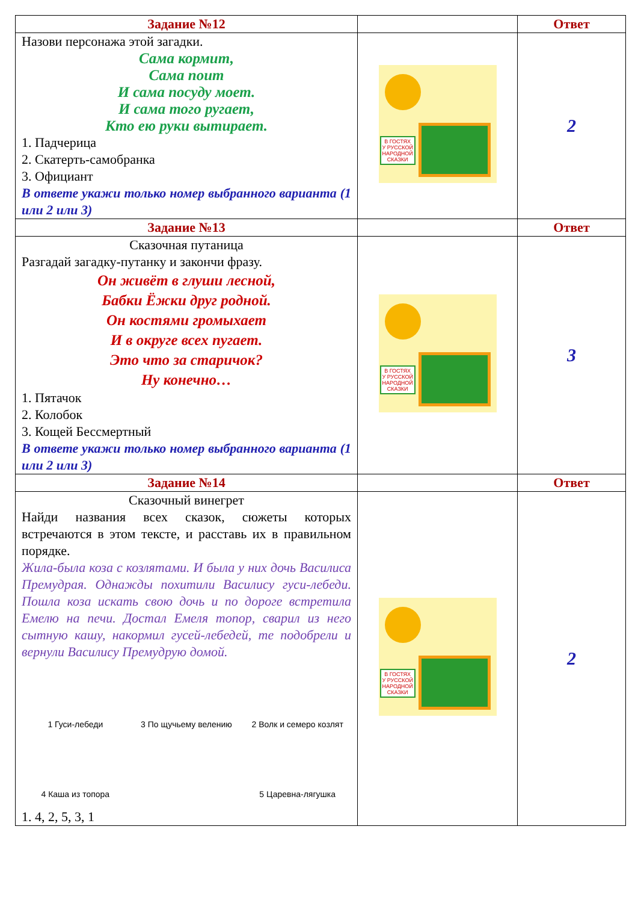| Задание №12 | | Ответ |
| Назови персонажа этой загадки. Сама кормит, Сама поит И сама посуду моет. И сама того ругает, Кто ею руки вытирает. 1. Падчерица 2. Скатерть-самобранка 3. Официант В ответе укажи только номер выбранного варианта (1 или 2 или 3) | В ГОСТЯХ У РУССКОЙ НАРОДНОЙ СКАЗКИ | 2 |
| Задание №13 | | Ответ |
| Сказочная путаница Разгадай загадку-путанку и закончи фразу. Он живёт в глуши лесной, Бабки Ёжки друг родной. Он костями громыхает И в округе всех пугает. Это что за старичок? Ну конечно… 1. Пятачок 2. Колобок 3. Кощей Бессмертный В ответе укажи только номер выбранного варианта (1 или 2 или 3) | В ГОСТЯХ У РУССКОЙ НАРОДНОЙ СКАЗКИ | 3 |
| Задание №14 | | Ответ |
| Сказочный винегрет Найди названия всех сказок, сюжеты которых встречаются в этом тексте, и расставь их в правильном порядке. Жила-была коза с козлятами. И была у них дочь Василиса Премудрая. Однажды похитили Василису гуси-лебеди. Пошла коза искать свою дочь и по дороге встретила Емелю на печи. Достал Емеля топор, сварил из него сытную кашу, накормил гусей-лебедей, те подобрели и вернули Василису Премудрую домой. 1 Гуси-лебеди 3 По щучьему велению 2 Волк и семеро козлят 4 Каша из топора 5 Царевна-лягушка 1. 4, 2, 5, 3, 1 | В ГОСТЯХ У РУССКОЙ НАРОДНОЙ СКАЗКИ | 2 |